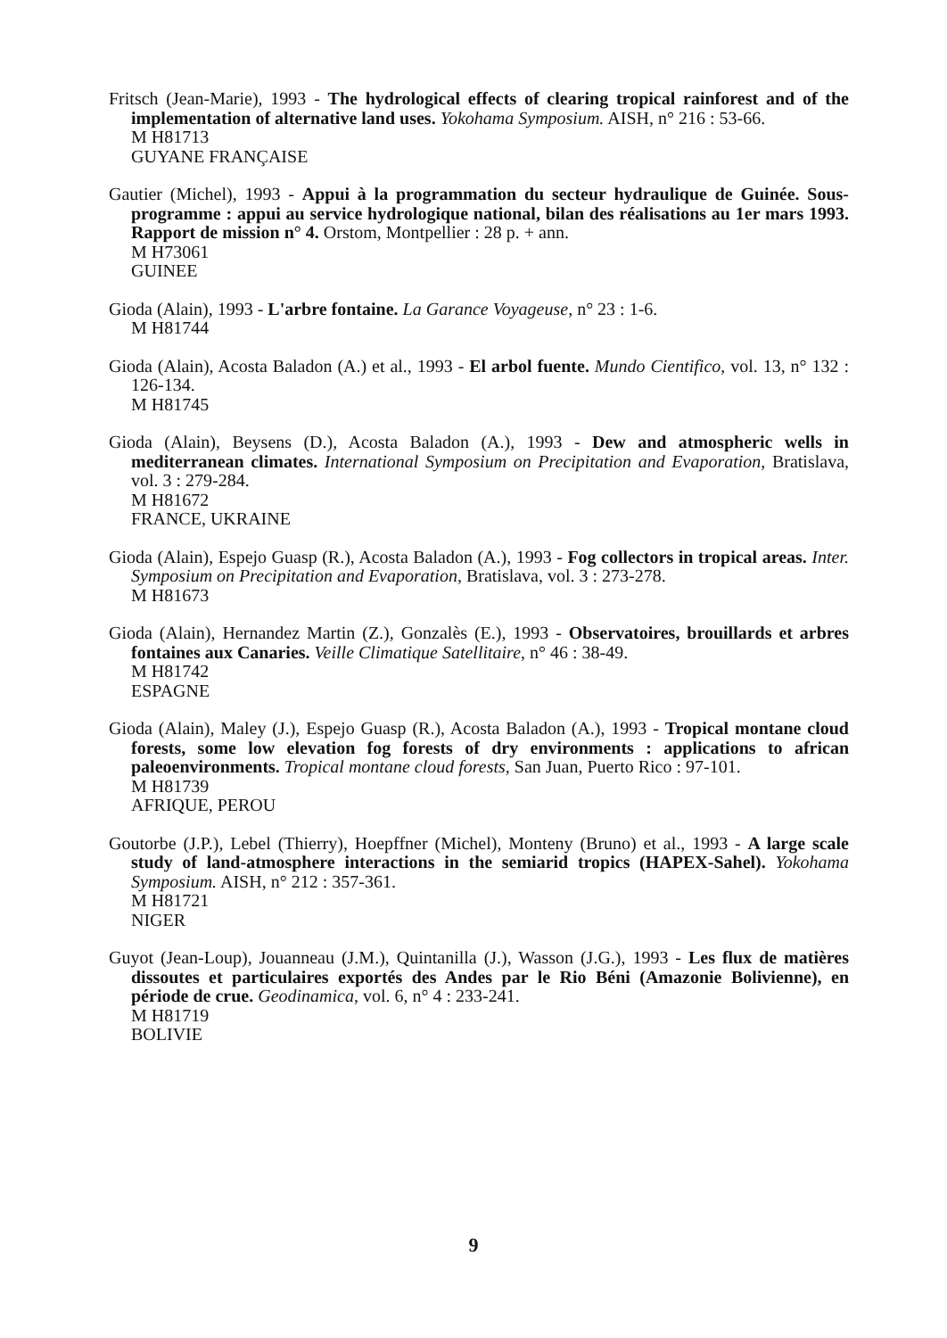Fritsch (Jean-Marie), 1993 - The hydrological effects of clearing tropical rainforest and of the implementation of alternative land uses. Yokohama Symposium. AISH, n° 216 : 53-66.
M H81713
GUYANE FRANÇAISE
Gautier (Michel), 1993 - Appui à la programmation du secteur hydraulique de Guinée. Sous-programme : appui au service hydrologique national, bilan des réalisations au 1er mars 1993. Rapport de mission n° 4. Orstom, Montpellier : 28 p. + ann.
M H73061
GUINEE
Gioda (Alain), 1993 - L'arbre fontaine. La Garance Voyageuse, n° 23 : 1-6.
M H81744
Gioda (Alain), Acosta Baladon (A.) et al., 1993 - El arbol fuente. Mundo Cientifico, vol. 13, n° 132 : 126-134.
M H81745
Gioda (Alain), Beysens (D.), Acosta Baladon (A.), 1993 - Dew and atmospheric wells in mediterranean climates. International Symposium on Precipitation and Evaporation, Bratislava, vol. 3 : 279-284.
M H81672
FRANCE, UKRAINE
Gioda (Alain), Espejo Guasp (R.), Acosta Baladon (A.), 1993 - Fog collectors in tropical areas. Inter. Symposium on Precipitation and Evaporation, Bratislava, vol. 3 : 273-278.
M H81673
Gioda (Alain), Hernandez Martin (Z.), Gonzalès (E.), 1993 - Observatoires, brouillards et arbres fontaines aux Canaries. Veille Climatique Satellitaire, n° 46 : 38-49.
M H81742
ESPAGNE
Gioda (Alain), Maley (J.), Espejo Guasp (R.), Acosta Baladon (A.), 1993 - Tropical montane cloud forests, some low elevation fog forests of dry environments : applications to african paleoenvironments. Tropical montane cloud forests, San Juan, Puerto Rico : 97-101.
M H81739
AFRIQUE, PEROU
Goutorbe (J.P.), Lebel (Thierry), Hoepffner (Michel), Monteny (Bruno) et al., 1993 - A large scale study of land-atmosphere interactions in the semiarid tropics (HAPEX-Sahel). Yokohama Symposium. AISH, n° 212 : 357-361.
M H81721
NIGER
Guyot (Jean-Loup), Jouanneau (J.M.), Quintanilla (J.), Wasson (J.G.), 1993 - Les flux de matières dissoutes et particulaires exportés des Andes par le Rio Béni (Amazonie Bolivienne), en période de crue. Geodinamica, vol. 6, n° 4 : 233-241.
M H81719
BOLIVIE
9